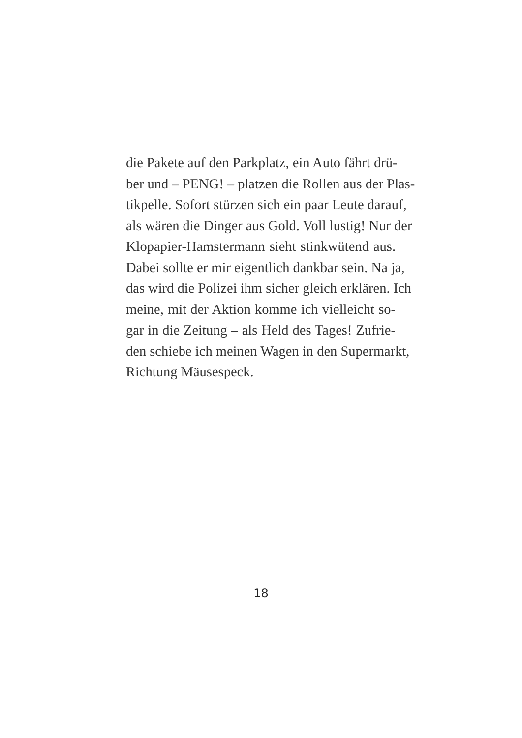die Pakete auf den Parkplatz, ein Auto fährt drü-
ber und – PENG! – platzen die Rollen aus der Plas-
tikpelle. Sofort stürzen sich ein paar Leute darauf,
als wären die Dinger aus Gold. Voll lustig! Nur der
Klopapier-Hamstermann sieht stinkwütend aus.
Dabei sollte er mir eigentlich dankbar sein. Na ja,
das wird die Polizei ihm sicher gleich erklären. Ich
meine, mit der Aktion komme ich vielleicht so-
gar in die Zeitung – als Held des Tages! Zufrie-
den schiebe ich meinen Wagen in den Supermarkt,
Richtung Mäusespeck.
18